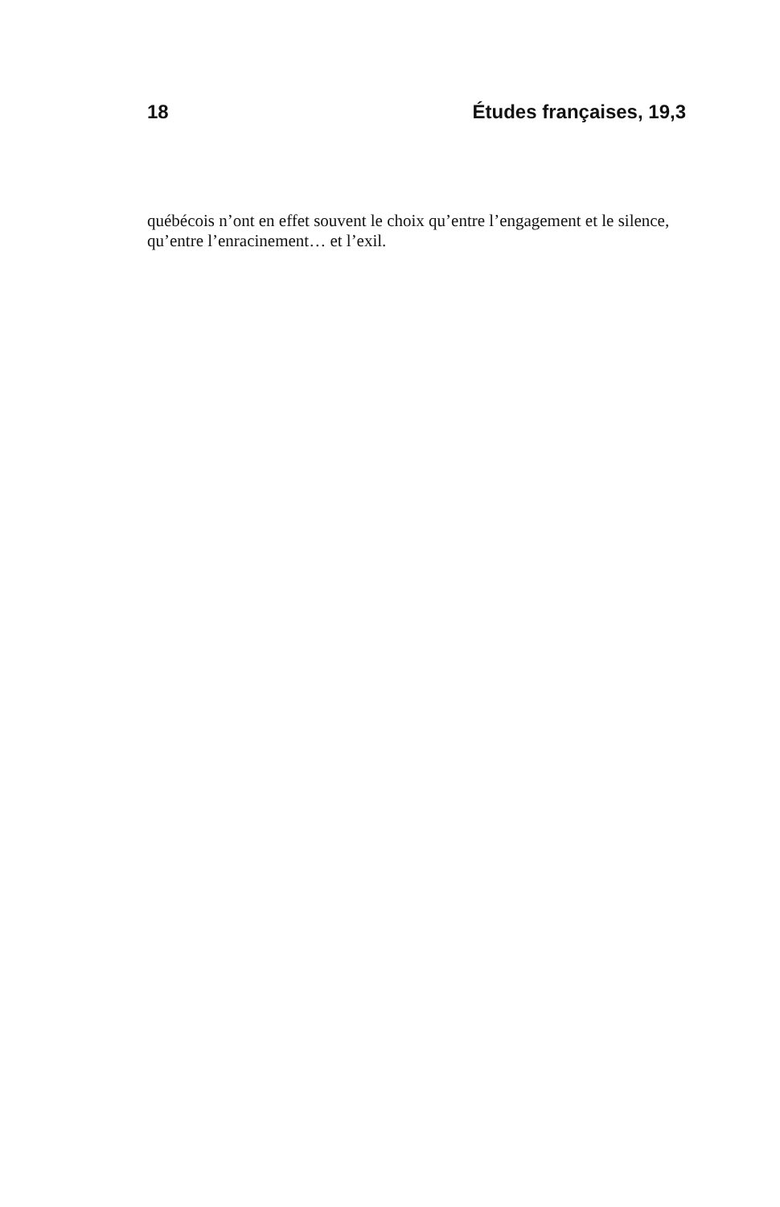18 Études françaises, 19,3
québécois n’ont en effet souvent le choix qu’entre l’engagement et le silence, qu’entre l’enracinement… et l’exil.